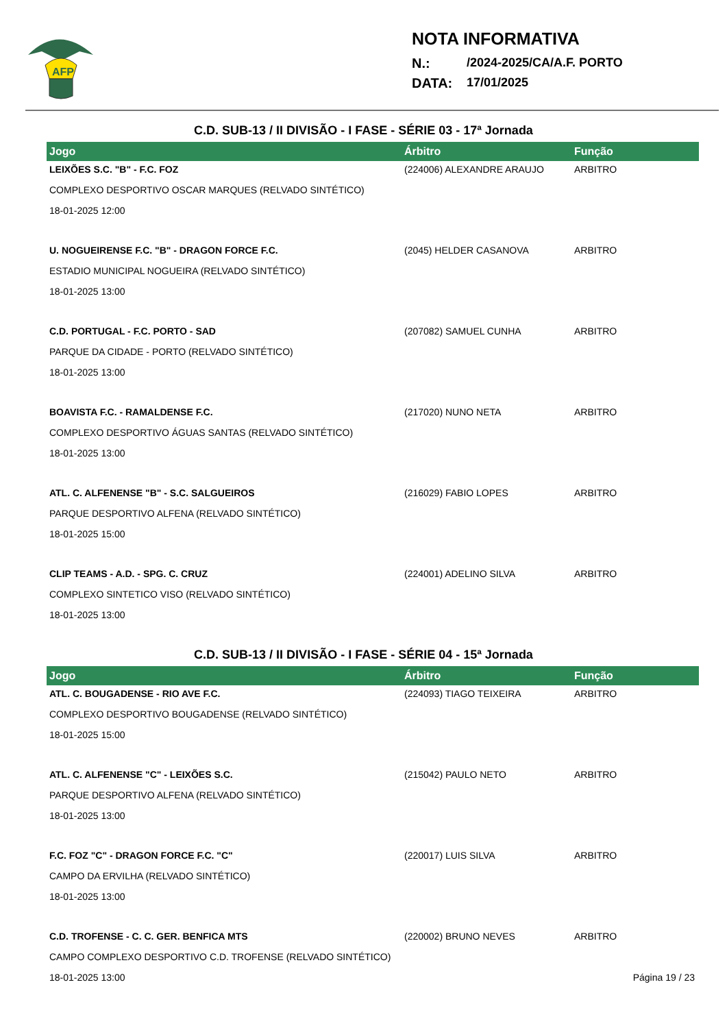AFP
NOTA INFORMATIVA
N.: /2024-2025/CA/A.F. PORTO
DATA: 17/01/2025
C.D. SUB-13 / II DIVISÃO - I FASE - SÉRIE 03 - 17ª Jornada
| Jogo | Árbitro | Função |
| --- | --- | --- |
| LEIXÕES S.C. "B" - F.C. FOZ | (224006) ALEXANDRE ARAUJO | ARBITRO |
| COMPLEXO DESPORTIVO OSCAR MARQUES (RELVADO SINTÉTICO) | | |
| 18-01-2025 12:00 | | |
| U. NOGUEIRENSE F.C. "B" - DRAGON FORCE F.C. | (2045) HELDER CASANOVA | ARBITRO |
| ESTADIO MUNICIPAL NOGUEIRA (RELVADO SINTÉTICO) | | |
| 18-01-2025 13:00 | | |
| C.D. PORTUGAL - F.C. PORTO - SAD | (207082) SAMUEL CUNHA | ARBITRO |
| PARQUE DA CIDADE - PORTO (RELVADO SINTÉTICO) | | |
| 18-01-2025 13:00 | | |
| BOAVISTA F.C. - RAMALDENSE F.C. | (217020) NUNO NETA | ARBITRO |
| COMPLEXO DESPORTIVO ÁGUAS SANTAS (RELVADO SINTÉTICO) | | |
| 18-01-2025 13:00 | | |
| ATL. C. ALFENENSE "B" - S.C. SALGUEIROS | (216029) FABIO LOPES | ARBITRO |
| PARQUE DESPORTIVO ALFENA (RELVADO SINTÉTICO) | | |
| 18-01-2025 15:00 | | |
| CLIP TEAMS - A.D. - SPG. C. CRUZ | (224001) ADELINO SILVA | ARBITRO |
| COMPLEXO SINTETICO VISO (RELVADO SINTÉTICO) | | |
| 18-01-2025 13:00 | | |
C.D. SUB-13 / II DIVISÃO - I FASE - SÉRIE 04 - 15ª Jornada
| Jogo | Árbitro | Função |
| --- | --- | --- |
| ATL. C. BOUGADENSE - RIO AVE F.C. | (224093) TIAGO TEIXEIRA | ARBITRO |
| COMPLEXO DESPORTIVO BOUGADENSE (RELVADO SINTÉTICO) | | |
| 18-01-2025 15:00 | | |
| ATL. C. ALFENENSE "C" - LEIXÕES S.C. | (215042) PAULO NETO | ARBITRO |
| PARQUE DESPORTIVO ALFENA (RELVADO SINTÉTICO) | | |
| 18-01-2025 13:00 | | |
| F.C. FOZ "C" - DRAGON FORCE F.C. "C" | (220017) LUIS SILVA | ARBITRO |
| CAMPO DA ERVILHA (RELVADO SINTÉTICO) | | |
| 18-01-2025 13:00 | | |
| C.D. TROFENSE - C. C. GER. BENFICA MTS | (220002) BRUNO NEVES | ARBITRO |
| CAMPO COMPLEXO DESPORTIVO C.D. TROFENSE (RELVADO SINTÉTICO) | | |
| 18-01-2025 13:00 | | |
Página 19 / 23